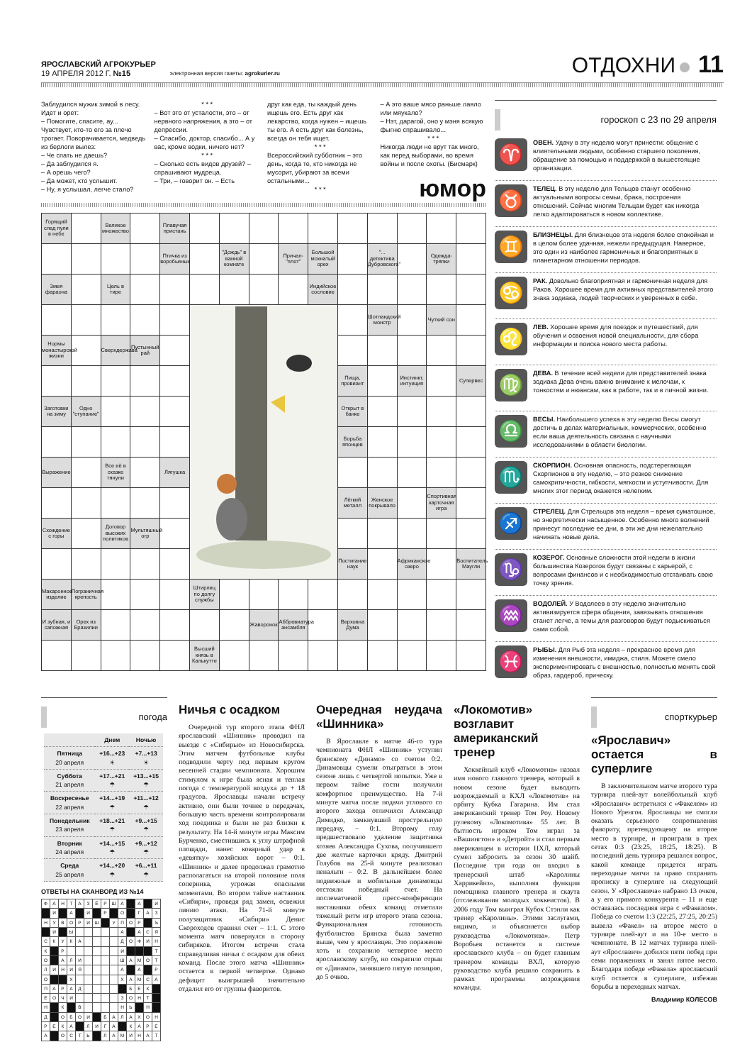ЯРОСЛАВСКИЙ АГРОКУРЬЕР
19 АПРЕЛЯ 2012 Г. №15
электронная версия газеты: agrokurier.ru
ОТДОХНИ 11
Заблудился мужик зимой в лесу. Идет и орет:
– Помогите, спасите, ау...
Чувствует, кто-то его за плечо трогает. Поворачивается, медведь из берлоги вылез:
– Че спать не даешь?
– Да заблудился я.
– А орешь чего?
– Да может, кто услышит.
– Ну, я услышал, легче стало?
* * *
– Вот это от усталости, это – от нервного напряжения, а это – от депрессии.
– Спасибо, доктор, спасибо... А у вас, кроме водки, ничего нет?
* * *
– Сколько есть видов друзей? – спрашивают мудреца.
– Три, – говорит он. – Есть
друг как еда, ты каждый день ищешь его. Есть друг как лекарство, когда нужен – ищешь ты его. А есть друг как болезнь, всегда он тебя ищет.
* * *
Всероссийский субботник – это день, когда те, кто никогда не мусорит, убирают за всеми остальными...
* * *
– А это ваше мясо раньше лаяло или мяукало?
– Нэт, дарагой, оно у мэня всякую фыгню спрашивало...
* * *
Никогда люди не врут так много, как перед выборами, во время войны и после охоты. (Бисмарк)
юмор
| Горящий след пули в небе | | Великое множество | | Плавучая пристань | | | | | | | | | | |
| | | | | Птичка из воробьиных | | "Дождь" в ванной комнате | | Причал-"плот" | Большой мохнатый орех | | "... детектива Дубровского" | | Одежда-тряпки | |
| Змея фараона | | Цель в тире | | | | | | | Индийское сословие | | | | | |
| | | | | | | | | | | | Шотландский монстр | | Чуткий сон | |
| Нормы монастырской жизни | | Сверхдержава | Пустынный рай | | | | | | | | | | | |
| | | | | | | | | | | Пища, провиант | | Инстинкт, интуиция | | Супервес |
| Заготовки на зиму | Одно "ступание" | | | | | | | | | Открыт в банке | | | | |
| | | | | | | | | | | Борьба японцев | | | | |
| Выражение | | Все её в сказке тянули | | Лягушка | | | | | | | | | | |
| | | | | | | | | | | Лёгкий металл | Женское покрывало | | Спортивная карточная игра | |
| Схождение с горы | | Договор высоких политиков | Мультяшный огр | | | | | | | | | | | |
| | | | | | | | | | | Постигание наук | | Африканское озеро | | Воспитатель Маугли |
| Макаронное изделие | Пограничная крепость | | | | Штирлиц по долгу службы | | | | | | | | | |
| И зубная, и сапожная | Орех из Бразилии | | | | | | Жаворонок | Аббревиатура ансамбля | | Верховна Дума | | | | |
| | | | | | Высший князь в Калькутте | | | | | | | | | |
гороскоп с 23 по 29 апреля
♈
ОВЕН. Удачу в эту неделю могут принести: общение с влиятельными людьми, особенно старшего поколения, обращение за помощью и поддержкой в вышестоящие организации.
♉
ТЕЛЕЦ. В эту неделю для Тельцов станут особенно актуальными вопросы семьи, брака, построения отношений. Сейчас многим Тельцам будет как никогда легко адаптироваться в новом коллективе.
♊
БЛИЗНЕЦЫ. Для близнецов эта неделя более спокойная и в целом более удачная, нежели предыдущая. Наверное, это один из наиболее гармоничных и благоприятных в планетарном отношении периодов.
♋
РАК. Довольно благоприятная и гармоничная неделя для Раков. Хорошее время для активных представителей этого знака зодиака, людей творческих и уверенных в себе.
♌
ЛЕВ. Хорошее время для поездок и путешествий, для обучения и освоения новой специальности, для сбора информации и поиска нового места работы.
♍
ДЕВА. В течение всей недели для представителей знака зодиака Дева очень важно внимание к мелочам, к тонкостям и нюансам, как в работе, так и в личной жизни.
♎
ВЕСЫ. Наибольшего успеха в эту неделю Весы смогут достичь в делах материальных, коммерческих, особенно если ваша деятельность связана с научными исследованиями в области биологии.
♏
СКОРПИОН. Основная опасность, подстерегающая Скорпионов в эту неделю, – это резкое снижение самокритичности, гибкости, мягкости и уступчивости. Для многих этот период окажется нелегким.
♐
СТРЕЛЕЦ. Для Стрельцов эта неделя – время суматошное, но энергетически насыщенное. Особенно много волнений принесут последние ее дни, в эти же дни нежелательно начинать новые дела.
♑
КОЗЕРОГ. Основные сложности этой недели в жизни большинства Козерогов будут связаны с карьерой, с вопросами финансов и с необходимостью отстаивать свою точку зрения.
♒
ВОДОЛЕЙ. У Водолеев в эту неделю значительно активизируется сфера общения, завязывать отношения станет легче, а темы для разговоров будут подыскиваться сами собой.
♓
РЫБЫ. Для Рыб эта неделя – прекрасное время для изменения внешности, имиджа, стиля. Можете смело экспериментировать с внешностью, полностью менять свой образ, гардероб, прическу.
погода
| | Днем | Ночью |
| --- | --- | --- |
| Пятница 20 апреля | +16...+23 ☀ | +7...+13 ☀ |
| Суббота 21 апреля | +17...+21 ☂ | +13...+15 ☂ |
| Воскресенье 22 апреля | +14...+19 ☂ | +11...+12 ☂ |
| Понедельник 23 апреля | +18...+21 ☂ | +9...+15 ☂ |
| Вторник 24 апреля | +14...+15 ☂ | +9...+12 ☂ |
| Среда 25 апреля | +14...+20 ☂ | +6...+11 ☂ |
ОТВЕТЫ НА СКАНВОРД ИЗ №14
| Ф | А | Н | Т | А | З | Ё | Р | Ш | А | | А | | И |
| | И | | А | | И | | Р | | О | | Г | А | З |
| Н | У | В | О | Р | И | Ш | | У | П | О | Р | | Ъ |
| | И | | Ы | | | | | | А | | А | С | Я |
| С | К | У | К | А | | | | | Д | О | Ф | И | Н |
| К | | Р | | | | | | | И | | | | Т |
| О | | А | Л | И | | | | | Ш | А | М | О | Т |
| Л | И | Н | И | Я | | | | | А | | А | | Р |
| О | | | Х | | | | | | Х | А | М | С | А |
| П | А | Р | А | Д | | | | | | Б | Е | К | |
| Е | О | Ч | И | | | | | | З | О | Н | Т | |
| Н | | К | | В | | | | | Н | Ь | | Н | |
| Д | | О | Б | О | И | | Б | А | Л | А | Х | О | Н |
| Р | Е | К | А | | Л | И | Г | А | | К | А | Р | Е |
| А | | О | С | Т | Ь | | Л | А | М | И | Н | А | Т |
Ничья с осадком
Очередной тур второго этапа ФНЛ ярославский «Шинник» проводил на выезде с «Сибирью» из Новосибирска. Этим матчем футбольные клубы подводили черту под первым кругом весенней стадии чемпионата. Хорошим стимулом к игре была ясная и теплая погода с температурой воздуха до + 18 градусов. Ярославцы начали встречу активно, они были точнее в передачах, большую часть времени контролировали ход поединка и были не раз близки к результату. На 14-й минуте игры Максим Бурченко, сместившись к углу штрафной площади, нанес коварный удар в «девятку» хозяйских ворот – 0:1. «Шинник» и далее продолжал грамотно располагаться на второй половине поля соперника, угрожая опасными моментами. Во втором тайме наставник «Сибири», проведя ряд замен, освежил линию атаки. На 71-й минуте полузащитник «Сибири» Денис Скороходов сравнял счет – 1:1. С этого момента матч повернулся в сторону сибиряков. Итогом встречи стала справедливая ничья с осадком для обеих команд. После этого матча «Шинник» остается в первой четвертке. Однако дефицит выигрышей значительно отдалил его от группы фаворитов.
Очередная неудача «Шинника»
В Ярославле в матче 46-го тура чемпионата ФНЛ «Шинник» уступил брянскому «Динамо» со счетом 0:2. Динамовцы сумели отыграться в этом сезоне лишь с четвертой попытки. Уже в первом тайме гости получили комфортное преимущество. На 7-й минуте матча после подачи углового со второго захода отличился Александр Димидко, замкнувший прострельную передачу, – 0:1. Второму голу предшествовало удаление защитника хозяев Александра Сухова, получившего две желтые карточки кряду. Дмитрий Голубов на 25-й минуте реализовал пенальти – 0:2. В дальнейшем более подвижные и мобильные динамовцы отстояли победный счет. На послематчевой пресс-конференции наставники обеих команд отметили тяжелый ритм игр второго этапа сезона. Функциональная готовность футболистов Брянска была заметно выше, чем у ярославцев. Это поражение хоть и сохранило четвертое место ярославскому клубу, но сократило отрыв от «Динамо», занявшего пятую позицию, до 5 очков.
«Локомотив» возглавит американский тренер
Хоккейный клуб «Локомотив» назвал имя нового главного тренера, который в новом сезоне будет выводить возрождаемый в КХЛ «Локомотив» на орбиту Кубка Гагарина. Им стал американский тренер Том Роу. Новому рулевому «Локомотива» 55 лет. В бытность игроком Том играл за «Вашингтон» и «Детройт» и стал первым американцем в истории НХЛ, который сумел забросить за сезон 30 шайб. Последние три года он входил в тренерский штаб «Каролины Харрикейнз», выполняя функции помощника главного тренера и скаута (отслеживания молодых хоккеистов). В 2006 году Том выиграл Кубок Стэнли как тренер «Каролины». Этими заслугами, видимо, и объясняется выбор руководства «Локомотива». Петр Воробьев останется в системе ярославского клуба – он будет главным тренером команды ВХЛ, которую руководство клуба решило сохранить в рамках программы возрождения команды.
спорткурьер
«Ярославич» остается в суперлиге
В заключительном матче второго тура турнира плей-аут волейбольный клуб «Ярославич» встретился с «Факелом» из Нового Уренгоя. Ярославцы не смогли оказать серьезного сопротивления фавориту, претендующему на второе место в турнире, и проиграли в трех сетах 0:3 (23:25, 18:25, 18:25). В последний день турнира решался вопрос, какой команде придется играть переходные матчи за право сохранить прописку в суперлиге на следующий сезон. У «Ярославича» набрано 13 очков, а у его прямого конкурента – 11 и еще оставалась последняя игра с «Факелом». Победа со счетом 1:3 (22:25, 27:25, 20:25) вывела «Факел» на второе место в турнире плей-аут и на 10-е место в чемпионате. В 12 матчах турнира плей-аут «Ярославич» добился пяти побед при семи поражениях и занял пятое место. Благодаря победе «Факела» ярославский клуб остается в суперлиге, избежав борьбы в переходных матчах.
Владимир КОЛЕСОВ